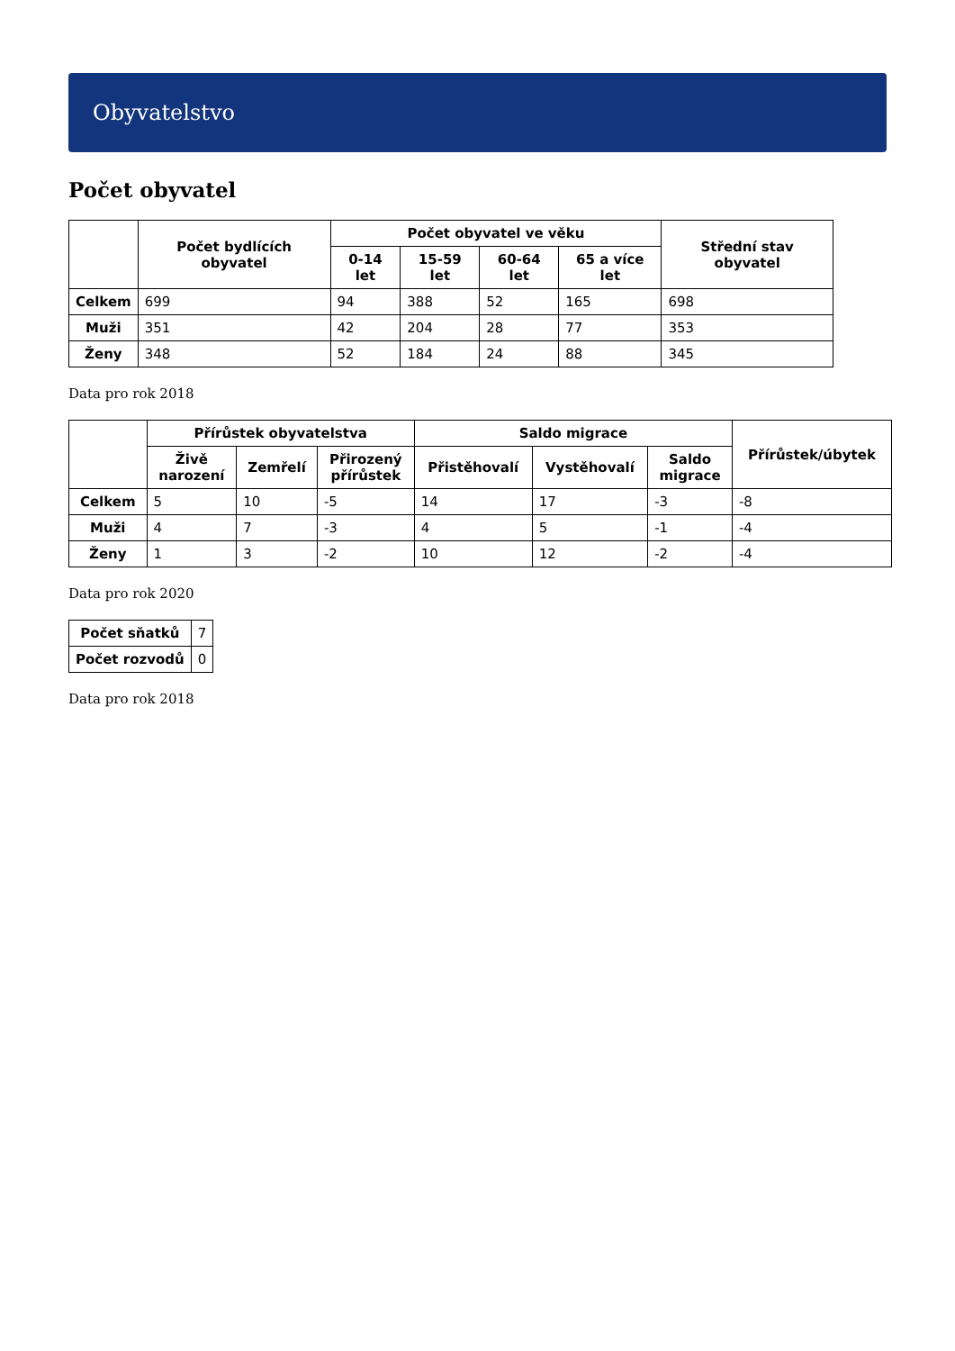Obyvatelstvo
Počet obyvatel
| | Počet bydlících obyvatel | Počet obyvatel ve věku | | | | Střední stav obyvatel |
| --- | --- | --- | --- | --- | --- | --- |
| | | 0-14 let | 15-59 let | 60-64 let | 65 a více let | |
| Celkem | 699 | 94 | 388 | 52 | 165 | 698 |
| Muži | 351 | 42 | 204 | 28 | 77 | 353 |
| Ženy | 348 | 52 | 184 | 24 | 88 | 345 |
Data pro rok 2018
| | Přírůstek obyvatelstva | | | Saldo migrace | | | Přírůstek/úbytek |
| --- | --- | --- | --- | --- | --- | --- | --- |
| | Živě narození | Zemřelí | Přirozený přírůstek | Přistěhovalí | Vystěhovalí | Saldo migrace | |
| Celkem | 5 | 10 | -5 | 14 | 17 | -3 | -8 |
| Muži | 4 | 7 | -3 | 4 | 5 | -1 | -4 |
| Ženy | 1 | 3 | -2 | 10 | 12 | -2 | -4 |
Data pro rok 2020
| Počet sňatků | 7 |
| Počet rozvodů | 0 |
Data pro rok 2018